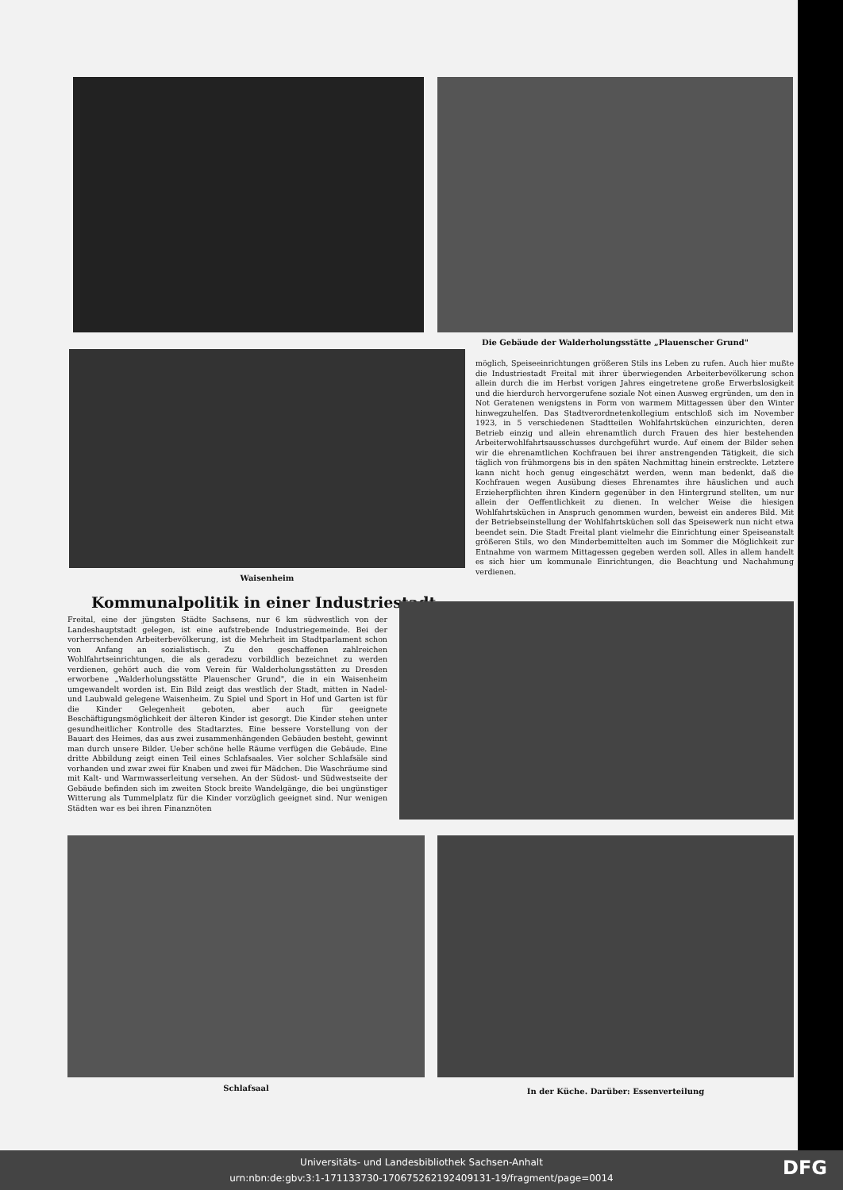Die Gebäude der Walderholungsstätte „Plauenscher Grund"
Waisenheim
möglich, Speiseeinrichtungen größeren Stils ins Leben zu rufen. Auch hier mußte die Industriestadt Freital mit ihrer überwiegenden Arbeiterbevölkerung schon allein durch die im Herbst vorigen Jahres eingetretene große Erwerbslosigkeit und die hierdurch hervorgerufene soziale Not einen Ausweg ergründen, um den in Not Geratenen wenigstens in Form von warmem Mittagessen über den Winter hinwegzuhelfen. Das Stadtverordnetenkollegium entschloß sich im November 1923, in 5 verschiedenen Stadtteilen Wohlfahrtsküchen einzurichten, deren Betrieb einzig und allein ehrenamtlich durch Frauen des hier bestehenden Arbeiterwohlfahrtsausschusses durchgeführt wurde. Auf einem der Bilder sehen wir die ehrenamtlichen Kochfrauen bei ihrer anstrengenden Tätigkeit, die sich täglich von frühmorgens bis in den späten Nachmittag hinein erstreckte. Letztere kann nicht hoch genug eingeschätzt werden, wenn man bedenkt, daß die Kochfrauen wegen Ausübung dieses Ehrenamtes ihre häuslichen und auch Erzieherpflichten ihren Kindern gegenüber in den Hintergrund stellten, um nur allein der Oeffentlichkeit zu dienen. In welcher Weise die hiesigen Wohlfahrtsküchen in Anspruch genommen wurden, beweist ein anderes Bild. Mit der Betriebseinstellung der Wohlfahrtsküchen soll das Speisewerk nun nicht etwa beendet sein. Die Stadt Freital plant vielmehr die Einrichtung einer Speiseanstalt größeren Stils, wo den Minderbemittelten auch im Sommer die Möglichkeit zur Entnahme von warmem Mittagessen gegeben werden soll. Alles in allem handelt es sich hier um kommunale Einrichtungen, die Beachtung und Nachahmung verdienen.
Kommunalpolitik in einer Industriestadt
Freital, eine der jüngsten Städte Sachsens, nur 6 km südwestlich von der Landeshauptstadt gelegen, ist eine aufstrebende Industriegemeinde. Bei der vorherrschenden Arbeiterbevölkerung, ist die Mehrheit im Stadtparlament schon von Anfang an sozialistisch. Zu den geschaffenen zahlreichen Wohlfahrtseinrichtungen, die als geradezu vorbildlich bezeichnet zu werden verdienen, gehört auch die vom Verein für Walderholungsstätten zu Dresden erworbene „Walderholungsstätte Plauenscher Grund", die in ein Waisenheim umgewandelt worden ist. Ein Bild zeigt das westlich der Stadt, mitten in Nadel- und Laubwald gelegene Waisenheim. Zu Spiel und Sport in Hof und Garten ist für die Kinder Gelegenheit geboten, aber auch für geeignete Beschäftigungsmöglichkeit der älteren Kinder ist gesorgt. Die Kinder stehen unter gesundheitlicher Kontrolle des Stadtarztes. Eine bessere Vorstellung von der Bauart des Heimes, das aus zwei zusammenhängenden Gebäuden besteht, gewinnt man durch unsere Bilder. Ueber schöne helle Räume verfügen die Gebäude. Eine dritte Abbildung zeigt einen Teil eines Schlafsaales. Vier solcher Schlafsäle sind vorhanden und zwar zwei für Knaben und zwei für Mädchen. Die Waschräume sind mit Kalt- und Warmwasserleitung versehen. An der Südost- und Südwestseite der Gebäude befinden sich im zweiten Stock breite Wandelgänge, die bei ungünstiger Witterung als Tummelplatz für die Kinder vorzüglich geeignet sind. Nur wenigen Städten war es bei ihren Finanznöten
Schlafsaal In der Küche. Darüber: Essenverteilung
Universitäts- und Landesbibliothek Sachsen-Anhalt
urn:nbn:de:gbv:3:1-171133730-17067526219240913​1-19/fragment/page=0014
DFG